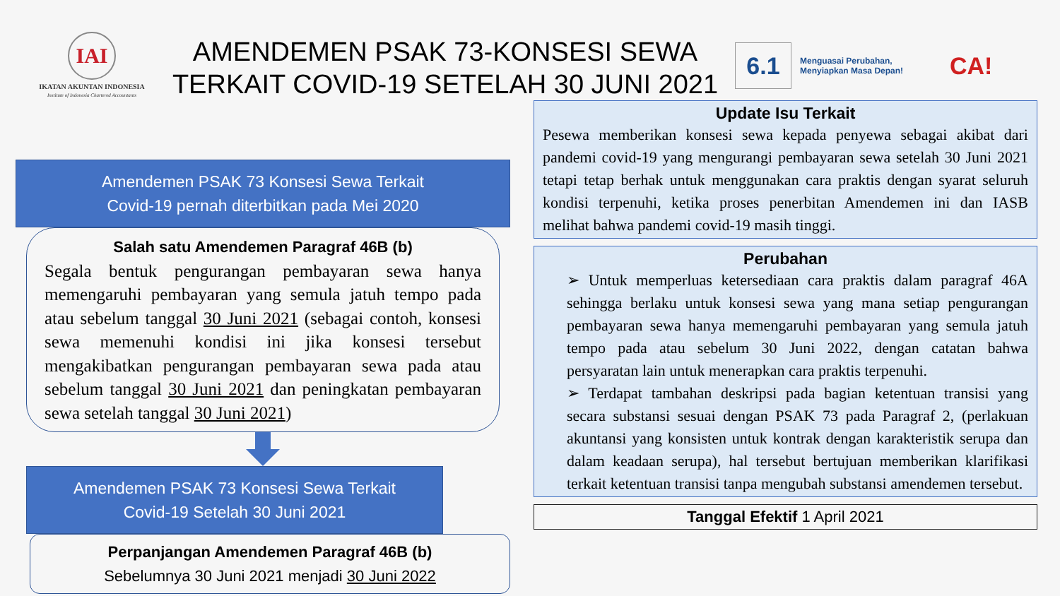IAI
IKATAN AKUNTAN INDONESIA
Institute of Indonesia Chartered Accountants
AMENDEMEN PSAK 73-KONSESI SEWA TERKAIT COVID-19 SETELAH 30 JUNI 2021
6.1
Menguasai Perubahan,
Menyiapkan Masa Depan!
CA!
Amendemen PSAK 73 Konsesi Sewa Terkait
Covid-19 pernah diterbitkan pada Mei 2020
Salah satu Amendemen Paragraf 46B (b)
Segala bentuk pengurangan pembayaran sewa hanya memengaruhi pembayaran yang semula jatuh tempo pada atau sebelum tanggal 30 Juni 2021 (sebagai contoh, konsesi sewa memenuhi kondisi ini jika konsesi tersebut mengakibatkan pengurangan pembayaran sewa pada atau sebelum tanggal 30 Juni 2021 dan peningkatan pembayaran sewa setelah tanggal 30 Juni 2021)
Amendemen PSAK 73 Konsesi Sewa Terkait
Covid-19 Setelah 30 Juni 2021
Perpanjangan Amendemen Paragraf 46B (b)
Sebelumnya 30 Juni 2021 menjadi 30 Juni 2022
Update Isu Terkait
Pesewa memberikan konsesi sewa kepada penyewa sebagai akibat dari pandemi covid-19 yang mengurangi pembayaran sewa setelah 30 Juni 2021 tetapi tetap berhak untuk menggunakan cara praktis dengan syarat seluruh kondisi terpenuhi, ketika proses penerbitan Amendemen ini dan IASB melihat bahwa pandemi covid-19 masih tinggi.
Perubahan
➢ Untuk memperluas ketersediaan cara praktis dalam paragraf 46A sehingga berlaku untuk konsesi sewa yang mana setiap pengurangan pembayaran sewa hanya memengaruhi pembayaran yang semula jatuh tempo pada atau sebelum 30 Juni 2022, dengan catatan bahwa persyaratan lain untuk menerapkan cara praktis terpenuhi.
➢ Terdapat tambahan deskripsi pada bagian ketentuan transisi yang secara substansi sesuai dengan PSAK 73 pada Paragraf 2, (perlakuan akuntansi yang konsisten untuk kontrak dengan karakteristik serupa dan dalam keadaan serupa), hal tersebut bertujuan memberikan klarifikasi terkait ketentuan transisi tanpa mengubah substansi amendemen tersebut.
Tanggal Efektif 1 April 2021